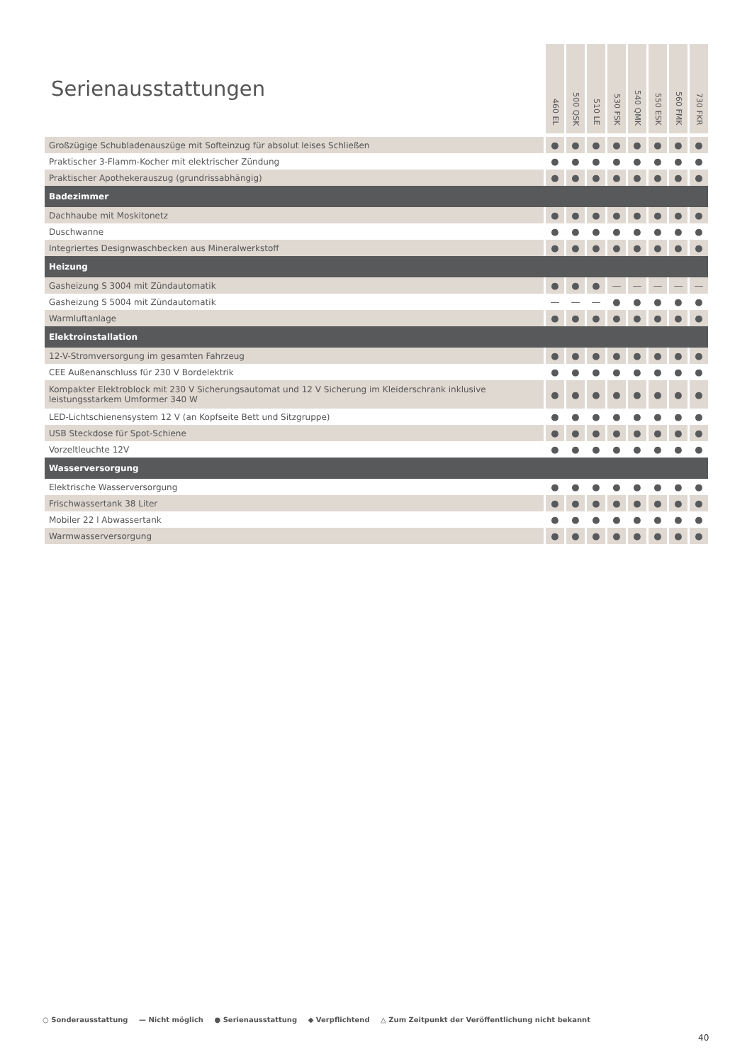| Serienausstattungen | 460 EL | 500 QSK | 510 LE | 530 FSK | 540 QMK | 550 ESK | 560 FMK | 730 FKR |
| --- | --- | --- | --- | --- | --- | --- | --- | --- |
| Großzügige Schubladenauszüge mit Softeinzug für absolut leises Schließen | ● | ● | ● | ● | ● | ● | ● | ● |
| Praktischer 3-Flamm-Kocher mit elektrischer Zündung | ● | ● | ● | ● | ● | ● | ● | ● |
| Praktischer Apothekerauszug (grundrissabhängig) | ● | ● | ● | ● | ● | ● | ● | ● |
| Badezimmer | | | | | | | | |
| Dachhaube mit Moskitonetz | ● | ● | ● | ● | ● | ● | ● | ● |
| Duschwanne | ● | ● | ● | ● | ● | ● | ● | ● |
| Integriertes Designwaschbecken aus Mineralwerkstoff | ● | ● | ● | ● | ● | ● | ● | ● |
| Heizung | | | | | | | | |
| Gasheizung S 3004 mit Zündautomatik | ● | ● | ● | — | — | — | — | — |
| Gasheizung S 5004 mit Zündautomatik | — | — | — | ● | ● | ● | ● | ● |
| Warmluftanlage | ● | ● | ● | ● | ● | ● | ● | ● |
| Elektroinstallation | | | | | | | | |
| 12-V-Stromversorgung im gesamten Fahrzeug | ● | ● | ● | ● | ● | ● | ● | ● |
| CEE Außenanschluss für 230 V Bordelektrik | ● | ● | ● | ● | ● | ● | ● | ● |
| Kompakter Elektroblock mit 230 V Sicherungsautomat und 12 V Sicherung im Kleiderschrank inklusive leistungsstarkem Umformer 340 W | ● | ● | ● | ● | ● | ● | ● | ● |
| LED-Lichtschienensystem 12 V (an Kopfseite Bett und Sitzgruppe) | ● | ● | ● | ● | ● | ● | ● | ● |
| USB Steckdose für Spot-Schiene | ● | ● | ● | ● | ● | ● | ● | ● |
| Vorzeltleuchte 12V | ● | ● | ● | ● | ● | ● | ● | ● |
| Wasserversorgung | | | | | | | | |
| Elektrische Wasserversorgung | ● | ● | ● | ● | ● | ● | ● | ● |
| Frischwassertank 38 Liter | ● | ● | ● | ● | ● | ● | ● | ● |
| Mobiler 22 l Abwassertank | ● | ● | ● | ● | ● | ● | ● | ● |
| Warmwasserversorgung | ● | ● | ● | ● | ● | ● | ● | ● |
○ Sonderausstattung — Nicht möglich ● Serienausstattung ◆ Verpflichtend △ Zum Zeitpunkt der Veröffentlichung nicht bekannt
40